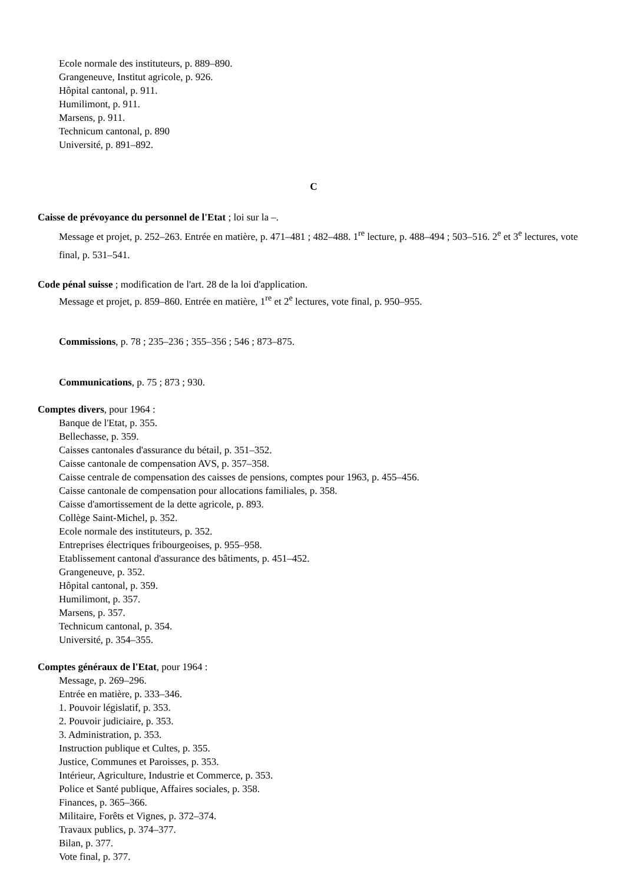Ecole normale des instituteurs, p. 889–890.
Grangeneuve, Institut agricole, p. 926.
Hôpital cantonal, p. 911.
Humilimont, p. 911.
Marsens, p. 911.
Technicum cantonal, p. 890
Université, p. 891–892.
C
Caisse de prévoyance du personnel de l'Etat ; loi sur la –.
Message et projet, p. 252–263. Entrée en matière, p. 471–481 ; 482–488. 1<sup>re</sup> lecture, p. 488–494 ; 503–516. 2<sup>e</sup> et 3<sup>e</sup> lectures, vote final, p. 531–541.
Code pénal suisse ; modification de l'art. 28 de la loi d'application.
Message et projet, p. 859–860. Entrée en matière, 1<sup>re</sup> et 2<sup>e</sup> lectures, vote final, p. 950–955.
Commissions, p. 78 ; 235–236 ; 355–356 ; 546 ; 873–875.
Communications, p. 75 ; 873 ; 930.
Comptes divers, pour 1964 :
Banque de l'Etat, p. 355.
Bellechasse, p. 359.
Caisses cantonales d'assurance du bétail, p. 351–352.
Caisse cantonale de compensation AVS, p. 357–358.
Caisse centrale de compensation des caisses de pensions, comptes pour 1963, p. 455–456.
Caisse cantonale de compensation pour allocations familiales, p. 358.
Caisse d'amortissement de la dette agricole, p. 893.
Collège Saint-Michel, p. 352.
Ecole normale des instituteurs, p. 352.
Entreprises électriques fribourgeoises, p. 955–958.
Etablissement cantonal d'assurance des bâtiments, p. 451–452.
Grangeneuve, p. 352.
Hôpital cantonal, p. 359.
Humilimont, p. 357.
Marsens, p. 357.
Technicum cantonal, p. 354.
Université, p. 354–355.
Comptes généraux de l'Etat, pour 1964 :
Message, p. 269–296.
Entrée en matière, p. 333–346.
1. Pouvoir législatif, p. 353.
2. Pouvoir judiciaire, p. 353.
3. Administration, p. 353.
Instruction publique et Cultes, p. 355.
Justice, Communes et Paroisses, p. 353.
Intérieur, Agriculture, Industrie et Commerce, p. 353.
Police et Santé publique, Affaires sociales, p. 358.
Finances, p. 365–366.
Militaire, Forêts et Vignes, p. 372–374.
Travaux publics, p. 374–377.
Bilan, p. 377.
Vote final, p. 377.